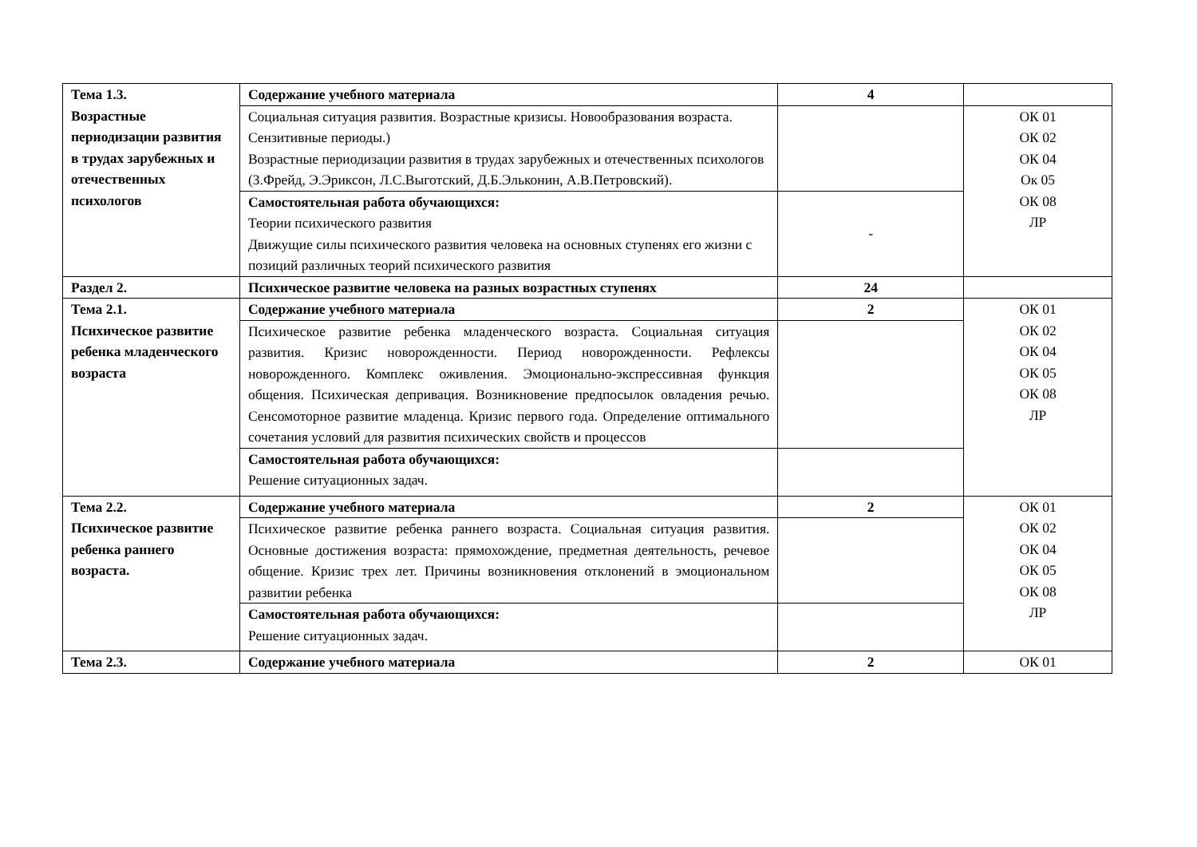| Тема 1.3. Возрастные периодизации развития в трудах зарубежных и отечественных психологов | Содержание учебного материала | 4 | |
| | Социальная ситуация развития. Возрастные кризисы. Новообразования возраста. Сензитивные периоды.) Возрастные периодизации развития в трудах зарубежных и отечественных психологов (З.Фрейд, Э.Эриксон, Л.С.Выготский, Д.Б.Эльконин, А.В.Петровский). | | ОК 01 ОК 02 ОК 04 Ок 05 ОК 08 ЛР |
| | Самостоятельная работа обучающихся: Теории психического развития Движущие силы психического развития человека на основных ступенях его жизни с позиций различных теорий психического развития | - | |
| Раздел 2. | Психическое развитие человека на разных возрастных ступенях | 24 | |
| Тема 2.1. Психическое развитие ребенка младенческого возраста | Содержание учебного материала | 2 | ОК 01 ОК 02 ОК 04 ОК 05 ОК 08 ЛР |
| | Психическое развитие ребенка младенческого возраста. Социальная ситуация развития. Кризис новорожденности. Период новорожденности. Рефлексы новорожденного. Комплекс оживления. Эмоционально-экспрессивная функция общения. Психическая депривация. Возникновение предпосылок овладения речью. Сенсомоторное развитие младенца. Кризис первого года. Определение оптимального сочетания условий для развития психических свойств и процессов | | |
| | Самостоятельная работа обучающихся: Решение ситуационных задач. | | |
| Тема 2.2. Психическое развитие ребенка раннего возраста. | Содержание учебного материала | 2 | ОК 01 ОК 02 ОК 04 ОК 05 ОК 08 ЛР |
| | Психическое развитие ребенка раннего возраста. Социальная ситуация развития. Основные достижения возраста: прямохождение, предметная деятельность, речевое общение. Кризис трех лет. Причины возникновения отклонений в эмоциональном развитии ребенка | | |
| | Самостоятельная работа обучающихся: Решение ситуационных задач. | | |
| Тема 2.3. | Содержание учебного материала | 2 | ОК 01 |